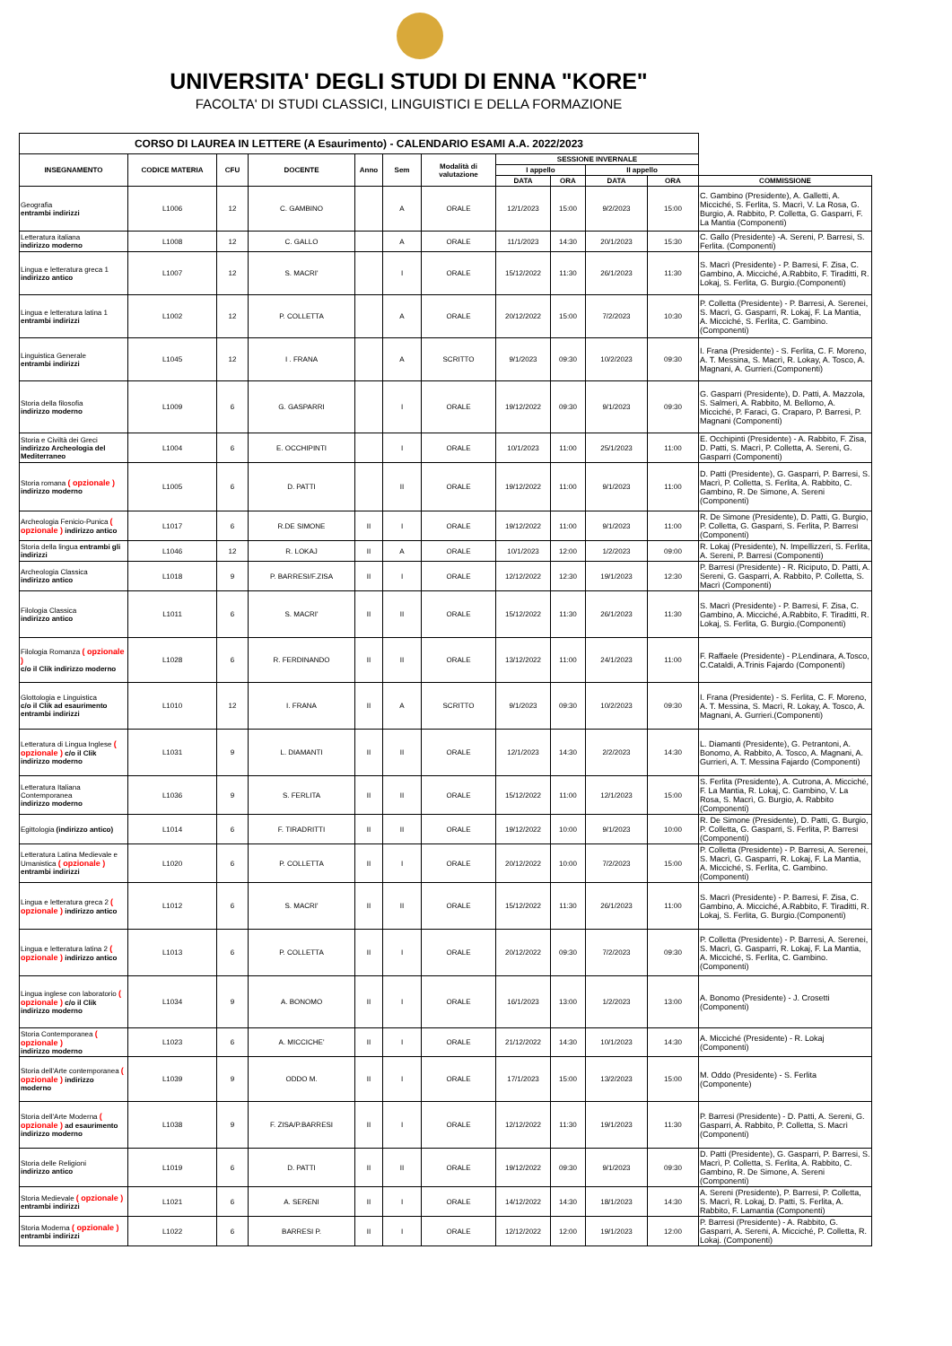UNIVERSITA' DEGLI STUDI DI ENNA "KORE"
FACOLTA' DI STUDI CLASSICI, LINGUISTICI E DELLA FORMAZIONE
| CORSO DI LAUREA IN LETTERE (A Esaurimento) - CALENDARIO ESAMI A.A. 2022/2023 | | | | | | | | | | | |
| INSEGNAMENTO | CODICE MATERIA | CFU | DOCENTE | Anno | Sem | Modalità di valutazione | SESSIONE INVERNALE | | | | |
| | | | | | | | I appello | | II appello | | |
| | | | | | | | DATA | ORA | DATA | ORA | COMMISSIONE |
| Geografia entrambi indirizzi | L1006 | 12 | C. GAMBINO | | A | ORALE | 12/1/2023 | 15:00 | 9/2/2023 | 15:00 | C. Gambino (Presidente), A. Galletti, A. Micciché, S. Ferlita, S. Macrì, V. La Rosa, G. Burgio, A. Rabbito, P. Colletta, G. Gasparri, F. La Mantia (Componenti) |
| Letteratura italiana indirizzo moderno | L1008 | 12 | C. GALLO | | A | ORALE | 11/1/2023 | 14:30 | 20/1/2023 | 15:30 | C. Gallo (Presidente) -A. Sereni, P. Barresi, S. Ferlita. (Componenti) |
| Lingua e letteratura greca 1 indirizzo antico | L1007 | 12 | S. MACRI' | | I | ORALE | 15/12/2022 | 11:30 | 26/1/2023 | 11:30 | S. Macrì (Presidente) - P. Barresi, F. Zisa, C. Gambino, A. Micciché, A.Rabbito, F. Tiraditti, R. Lokaj, S. Ferlita, G. Burgio.(Componenti) |
| Lingua e letteratura latina 1 entrambi indirizzi | L1002 | 12 | P. COLLETTA | | A | ORALE | 20/12/2022 | 15:00 | 7/2/2023 | 10:30 | P. Colletta (Presidente) - P. Barresi, A. Serenei, S. Macrì, G. Gasparri, R. Lokaj, F. La Mantia, A. Micciché, S. Ferlita, C. Gambino.(Componenti) |
| Linguistica Generale entrambi indirizzi | L1045 | 12 | I . FRANA | | A | SCRITTO | 9/1/2023 | 09:30 | 10/2/2023 | 09:30 | I. Frana (Presidente) - S. Ferlita, C. F. Moreno, A. T. Messina, S. Macrì, R. Lokay, A. Tosco, A. Magnani, A. Gurrieri.(Componenti) |
| Storia della filosofia indirizzo moderno | L1009 | 6 | G. GASPARRI | | I | ORALE | 19/12/2022 | 09:30 | 9/1/2023 | 09:30 | G. Gasparri (Presidente), D. Patti, A. Mazzola, S. Salmeri, A. Rabbito, M. Bellomo, A. Micciché, P. Faraci, G. Craparo, P. Barresi, P. Magnani (Componenti) |
| Storia e Civiltà dei Greci indirizzo Archeologia del Mediterraneo | L1004 | 6 | E. OCCHIPINTI | | I | ORALE | 10/1/2023 | 11:00 | 25/1/2023 | 11:00 | E. Occhipinti (Presidente) - A. Rabbito, F. Zisa, D. Patti, S. Macrì, P. Colletta, A. Sereni, G. Gasparri (Componenti) |
| Storia romana ( opzionale ) indirizzo moderno | L1005 | 6 | D. PATTI | | II | ORALE | 19/12/2022 | 11:00 | 9/1/2023 | 11:00 | D. Patti (Presidente), G. Gasparri, P. Barresi, S. Macrì, P. Colletta, S. Ferlita, A. Rabbito, C. Gambino, R. De Simone, A. Sereni (Componenti) |
| Archeologia Fenicio-Punica ( opzionale ) indirizzo antico | L1017 | 6 | R.DE SIMONE | II | I | ORALE | 19/12/2022 | 11:00 | 9/1/2023 | 11:00 | R. De Simone (Presidente), D. Patti, G. Burgio, P. Colletta, G. Gasparri, S. Ferlita, P. Barresi (Componenti) |
| Storia della lingua entrambi gli indirizzi | L1046 | 12 | R. LOKAJ | II | A | ORALE | 10/1/2023 | 12:00 | 1/2/2023 | 09:00 | R. Lokaj (Presidente), N. Impellizzeri, S. Ferlita, A. Sereni, P. Barresi (Componenti) |
| Archeologia Classica indirizzo antico | L1018 | 9 | P. BARRESI/F.ZISA | II | I | ORALE | 12/12/2022 | 12:30 | 19/1/2023 | 12:30 | P. Barresi (Presidente) - R. Riciputo, D. Patti, A. Sereni, G. Gasparri, A. Rabbito, P. Colletta, S. Macrì (Componenti) |
| Filologia Classica indirizzo antico | L1011 | 6 | S. MACRI' | II | II | ORALE | 15/12/2022 | 11:30 | 26/1/2023 | 11:30 | S. Macrì (Presidente) - P. Barresi, F. Zisa, C. Gambino, A. Micciché, A.Rabbito, F. Tiraditti, R. Lokaj, S. Ferlita, G. Burgio.(Componenti) |
| Filologia Romanza ( opzionale ) c/o il Clik indirizzo moderno | L1028 | 6 | R. FERDINANDO | II | II | ORALE | 13/12/2022 | 11:00 | 24/1/2023 | 11:00 | F. Raffaele (Presidente) - P.Lendinara, A.Tosco, C.Cataldi, A.Trinis Fajardo (Componenti) |
| Glottologia e Linguistica c/o il Clik ad esaurimento entrambi indirizzi | L1010 | 12 | I. FRANA | II | A | SCRITTO | 9/1/2023 | 09:30 | 10/2/2023 | 09:30 | I. Frana (Presidente) - S. Ferlita, C. F. Moreno, A. T. Messina, S. Macrì, R. Lokay, A. Tosco, A. Magnani, A. Gurrieri.(Componenti) |
| Letteratura di Lingua Inglese ( opzionale ) c/o il Clik indirizzo moderno | L1031 | 9 | L. DIAMANTI | II | II | ORALE | 12/1/2023 | 14:30 | 2/2/2023 | 14:30 | L. Diamanti (Presidente), G. Petrantoni, A. Bonomo, A. Rabbito, A. Tosco, A. Magnani, A. Gurrieri, A. T. Messina Fajardo (Componenti) |
| Letteratura Italiana Contemporanea indirizzo moderno | L1036 | 9 | S. FERLITA | II | II | ORALE | 15/12/2022 | 11:00 | 12/1/2023 | 15:00 | S. Ferlita (Presidente), A. Cutrona, A. Micciché, F. La Mantia, R. Lokaj, C. Gambino, V. La Rosa, S. Macrì, G. Burgio, A. Rabbito (Componenti) |
| Egittologia (indirizzo antico) | L1014 | 6 | F. TIRADRITTI | II | II | ORALE | 19/12/2022 | 10:00 | 9/1/2023 | 10:00 | R. De Simone (Presidente), D. Patti, G. Burgio, P. Colletta, G. Gasparri, S. Ferlita, P. Barresi (Componenti) |
| Letteratura Latina Medievale e Umanistica ( opzionale ) entrambi indirizzi | L1020 | 6 | P. COLLETTA | II | I | ORALE | 20/12/2022 | 10:00 | 7/2/2023 | 15:00 | P. Colletta (Presidente) - P. Barresi, A. Serenei, S. Macrì, G. Gasparri, R. Lokaj, F. La Mantia, A. Micciché, S. Ferlita, C. Gambino.(Componenti) |
| Lingua e letteratura greca 2 ( opzionale ) indirizzo antico | L1012 | 6 | S. MACRI' | II | II | ORALE | 15/12/2022 | 11:30 | 26/1/2023 | 11:00 | S. Macrì (Presidente) - P. Barresi, F. Zisa, C. Gambino, A. Micciché, A.Rabbito, F. Tiraditti, R. Lokaj, S. Ferlita, G. Burgio.(Componenti) |
| Lingua e letteratura latina 2 ( opzionale ) indirizzo antico | L1013 | 6 | P. COLLETTA | II | I | ORALE | 20/12/2022 | 09:30 | 7/2/2023 | 09:30 | P. Colletta (Presidente) - P. Barresi, A. Serenei, S. Macrì, G. Gasparri, R. Lokaj, F. La Mantia, A. Micciché, S. Ferlita, C. Gambino.(Componenti) |
| Lingua inglese con laboratorio ( opzionale ) c/o il Clik indirizzo moderno | L1034 | 9 | A. BONOMO | II | I | ORALE | 16/1/2023 | 13:00 | 1/2/2023 | 13:00 | A. Bonomo (Presidente) - J. Crosetti (Componenti) |
| Storia Contemporanea ( opzionale ) indirizzo moderno | L1023 | 6 | A. MICCICHE' | II | I | ORALE | 21/12/2022 | 14:30 | 10/1/2023 | 14:30 | A. Micciché (Presidente) - R. Lokaj (Componenti) |
| Storia dell'Arte contemporanea ( opzionale ) indirizzo moderno | L1039 | 9 | ODDO M. | II | I | ORALE | 17/1/2023 | 15:00 | 13/2/2023 | 15:00 | M. Oddo (Presidente) - S. Ferlita (Componente) |
| Storia dell'Arte Moderna ( opzionale ) ad esaurimento indirizzo moderno | L1038 | 9 | F. ZISA/P.BARRESI | II | I | ORALE | 12/12/2022 | 11:30 | 19/1/2023 | 11:30 | P. Barresi (Presidente) - D. Patti, A. Sereni, G. Gasparri, A. Rabbito, P. Colletta, S. Macrì (Componenti) |
| Storia delle Religioni indirizzo antico | L1019 | 6 | D. PATTI | II | II | ORALE | 19/12/2022 | 09:30 | 9/1/2023 | 09:30 | D. Patti (Presidente), G. Gasparri, P. Barresi, S. Macrì, P. Colletta, S. Ferlita, A. Rabbito, C. Gambino, R. De Simone, A. Sereni (Componenti) |
| Storia Medievale ( opzionale ) entrambi indirizzi | L1021 | 6 | A. SERENI | II | I | ORALE | 14/12/2022 | 14:30 | 18/1/2023 | 14:30 | A. Sereni (Presidente), P. Barresi, P. Colletta, S. Macrì, R. Lokaj, D. Patti, S. Ferlita, A. Rabbito, F. Lamantia (Componenti) |
| Storia Moderna ( opzionale ) entrambi indirizzi | L1022 | 6 | BARRESI P. | II | I | ORALE | 12/12/2022 | 12:00 | 19/1/2023 | 12:00 | P. Barresi (Presidente) - A. Rabbito, G. Gasparri, A. Sereni, A. Micciché, P. Colletta, R. Lokaj. (Componenti) |